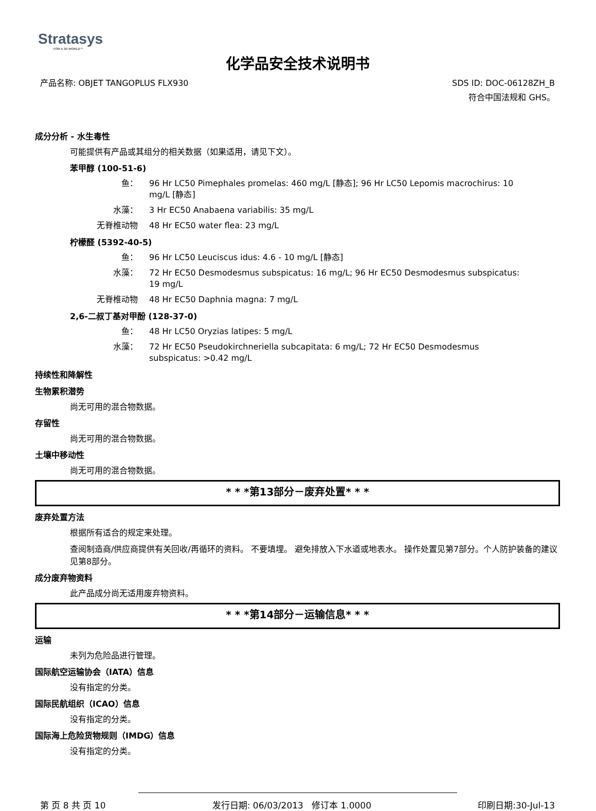Stratasys
FOR A 3D WORLD™
化学品安全技术说明书
产品名称: OBJET TANGOPLUS FLX930
SDS ID: DOC-06128ZH_B
符合中国法规和 GHS。
成分分析 - 水生毒性
可能提供有产品或其组分的相关数据（如果适用，请见下文）。
苯甲醇 (100-51-6)
鱼： 96 Hr LC50 Pimephales promelas: 460 mg/L [静态]; 96 Hr LC50 Lepomis macrochirus: 10 mg/L [静态]
水藻： 3 Hr EC50 Anabaena variabilis: 35 mg/L
无脊椎动物 48 Hr EC50 water flea: 23 mg/L
柠檬醛 (5392-40-5)
鱼： 96 Hr LC50 Leuciscus idus: 4.6 - 10 mg/L [静态]
水藻： 72 Hr EC50 Desmodesmus subspicatus: 16 mg/L; 96 Hr EC50 Desmodesmus subspicatus: 19 mg/L
无脊椎动物 48 Hr EC50 Daphnia magna: 7 mg/L
2,6-二叔丁基对甲酚 (128-37-0)
鱼： 48 Hr LC50 Oryzias latipes: 5 mg/L
水藻： 72 Hr EC50 Pseudokirchneriella subcapitata: 6 mg/L; 72 Hr EC50 Desmodesmus subspicatus: >0.42 mg/L
持续性和降解性
生物累积潜势
尚无可用的混合物数据。
存留性
尚无可用的混合物数据。
土壤中移动性
尚无可用的混合物数据。
* * *第13部分－废弃处置* * *
废弃处置方法
根据所有适合的规定来处理。
查阅制造商/供应商提供有关回收/再循环的资料。 不要填埋。 避免排放入下水道或地表水。 操作处置见第7部分。个人防护装备的建议见第8部分。
成分废弃物资料
此产品成分尚无适用废弃物资料。
* * *第14部分－运输信息* * *
运输
未列为危险品进行管理。
国际航空运输协会（IATA）信息
没有指定的分类。
国际民航组织（ICAO）信息
没有指定的分类。
国际海上危险货物规则（IMDG）信息
没有指定的分类。
第 页 8 共 页 10 发行日期: 06/03/2013 修订本 1.0000
印刷日期:30-Jul-13